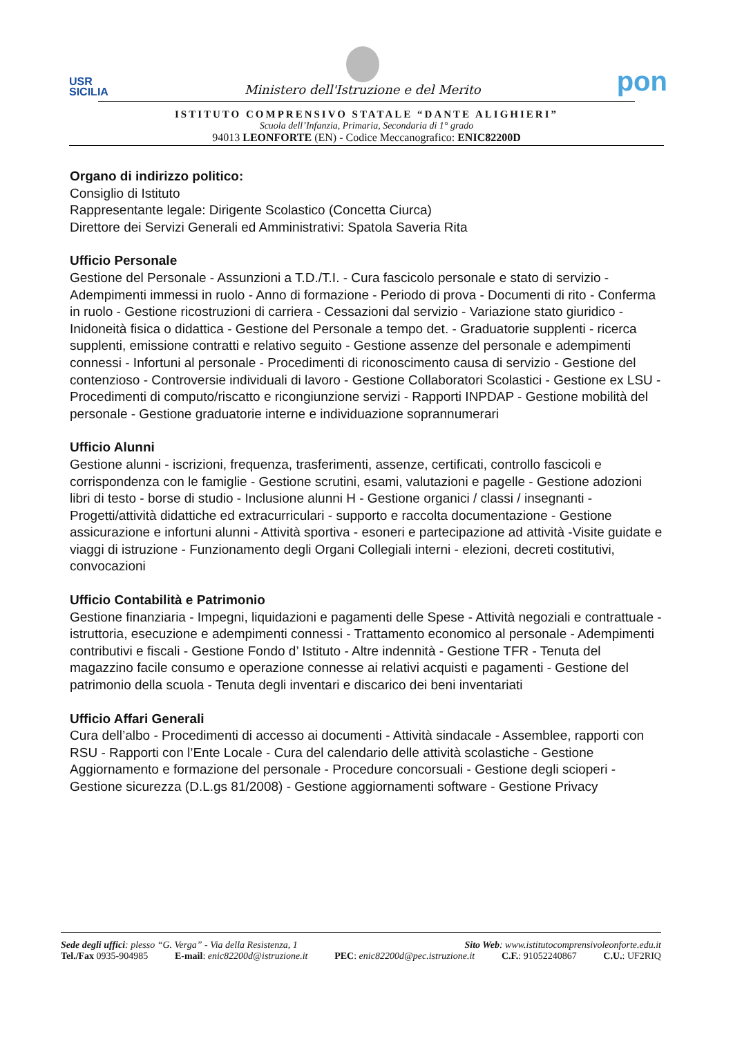USR
SICILIA
Ministero dell'Istruzione e del Merito
pon
ISTITUTO COMPRENSIVO STATALE “DANTE ALIGHIERI”
Scuola dell’Infanzia, Primaria, Secondaria di 1° grado
94013 LEONFORTE (EN) - Codice Meccanografico: ENIC82200D
Organo di indirizzo politico:
Consiglio di Istituto
Rappresentante legale: Dirigente Scolastico (Concetta Ciurca)
Direttore dei Servizi Generali ed Amministrativi: Spatola Saveria Rita
Ufficio Personale
Gestione del Personale - Assunzioni a T.D./T.I. - Cura fascicolo personale e stato di servizio - Adempimenti immessi in ruolo - Anno di formazione - Periodo di prova - Documenti di rito - Conferma in ruolo - Gestione ricostruzioni di carriera - Cessazioni dal servizio - Variazione stato giuridico - Inidoneità fisica o didattica - Gestione del Personale a tempo det. - Graduatorie supplenti - ricerca supplenti, emissione contratti e relativo seguito - Gestione assenze del personale e adempimenti connessi - Infortuni al personale - Procedimenti di riconoscimento causa di servizio - Gestione del contenzioso - Controversie individuali di lavoro - Gestione Collaboratori Scolastici - Gestione ex LSU -Procedimenti di computo/riscatto e ricongiunzione servizi - Rapporti INPDAP - Gestione mobilità del personale - Gestione graduatorie interne e individuazione soprannumerari
Ufficio Alunni
Gestione alunni - iscrizioni, frequenza, trasferimenti, assenze, certificati, controllo fascicoli e corrispondenza con le famiglie - Gestione scrutini, esami, valutazioni e pagelle - Gestione adozioni libri di testo - borse di studio - Inclusione alunni H - Gestione organici / classi / insegnanti - Progetti/attività didattiche ed extracurriculari - supporto e raccolta documentazione - Gestione assicurazione e infortuni alunni - Attività sportiva - esoneri e partecipazione ad attività -Visite guidate e viaggi di istruzione - Funzionamento degli Organi Collegiali interni - elezioni, decreti costitutivi, convocazioni
Ufficio Contabilità e Patrimonio
Gestione finanziaria - Impegni, liquidazioni e pagamenti delle Spese - Attività negoziali e contrattuale - istruttoria, esecuzione e adempimenti connessi - Trattamento economico al personale - Adempimenti contributivi e fiscali - Gestione Fondo d’ Istituto - Altre indennità - Gestione TFR - Tenuta del magazzino facile consumo e operazione connesse ai relativi acquisti e pagamenti - Gestione del patrimonio della scuola - Tenuta degli inventari e discarico dei beni inventariati
Ufficio Affari Generali
Cura dell’albo - Procedimenti di accesso ai documenti - Attività sindacale - Assemblee, rapporti con RSU - Rapporti con l’Ente Locale - Cura del calendario delle attività scolastiche - Gestione Aggiornamento e formazione del personale - Procedure concorsuali - Gestione degli scioperi - Gestione sicurezza (D.L.gs 81/2008) - Gestione aggiornamenti software - Gestione Privacy
Sede degli uffici: plesso “G. Verga” - Via della Resistenza, 1 Sito Web: www.istitutocomprensivoleonforte.edu.it
Tel./Fax 0935-904985 E-mail: enic82200d@istruzione.it PEC: enic82200d@pec.istruzione.it C.F.: 91052240867 C.U.: UF2RIQ